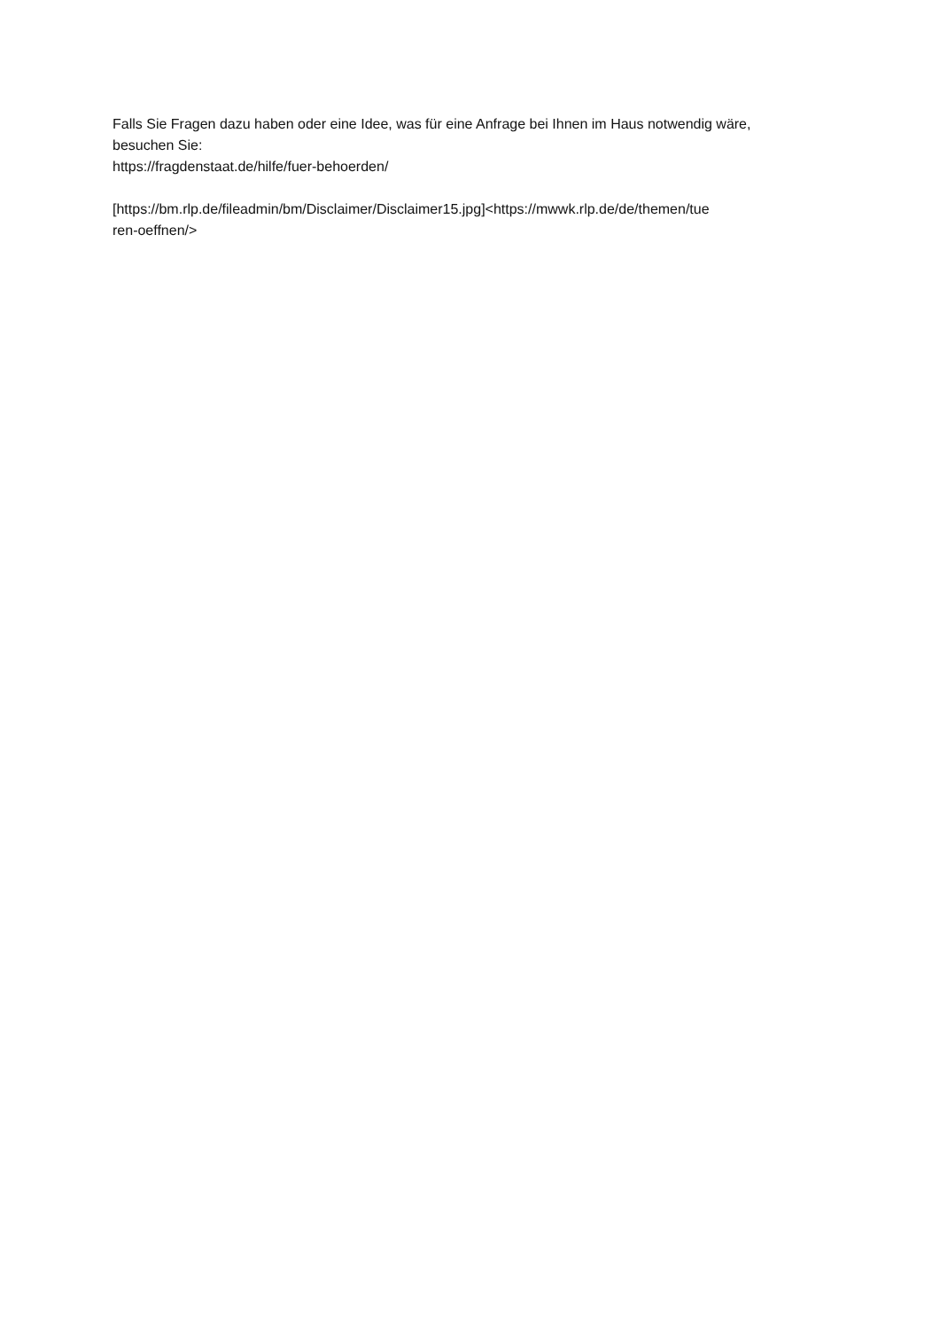Falls Sie Fragen dazu haben oder eine Idee, was für eine Anfrage bei Ihnen im Haus notwendig wäre,
besuchen Sie:
https://fragdenstaat.de/hilfe/fuer-behoerden/
[https://bm.rlp.de/fileadmin/bm/Disclaimer/Disclaimer15.jpg]<https://mwwk.rlp.de/de/themen/tue
ren-oeffnen/>